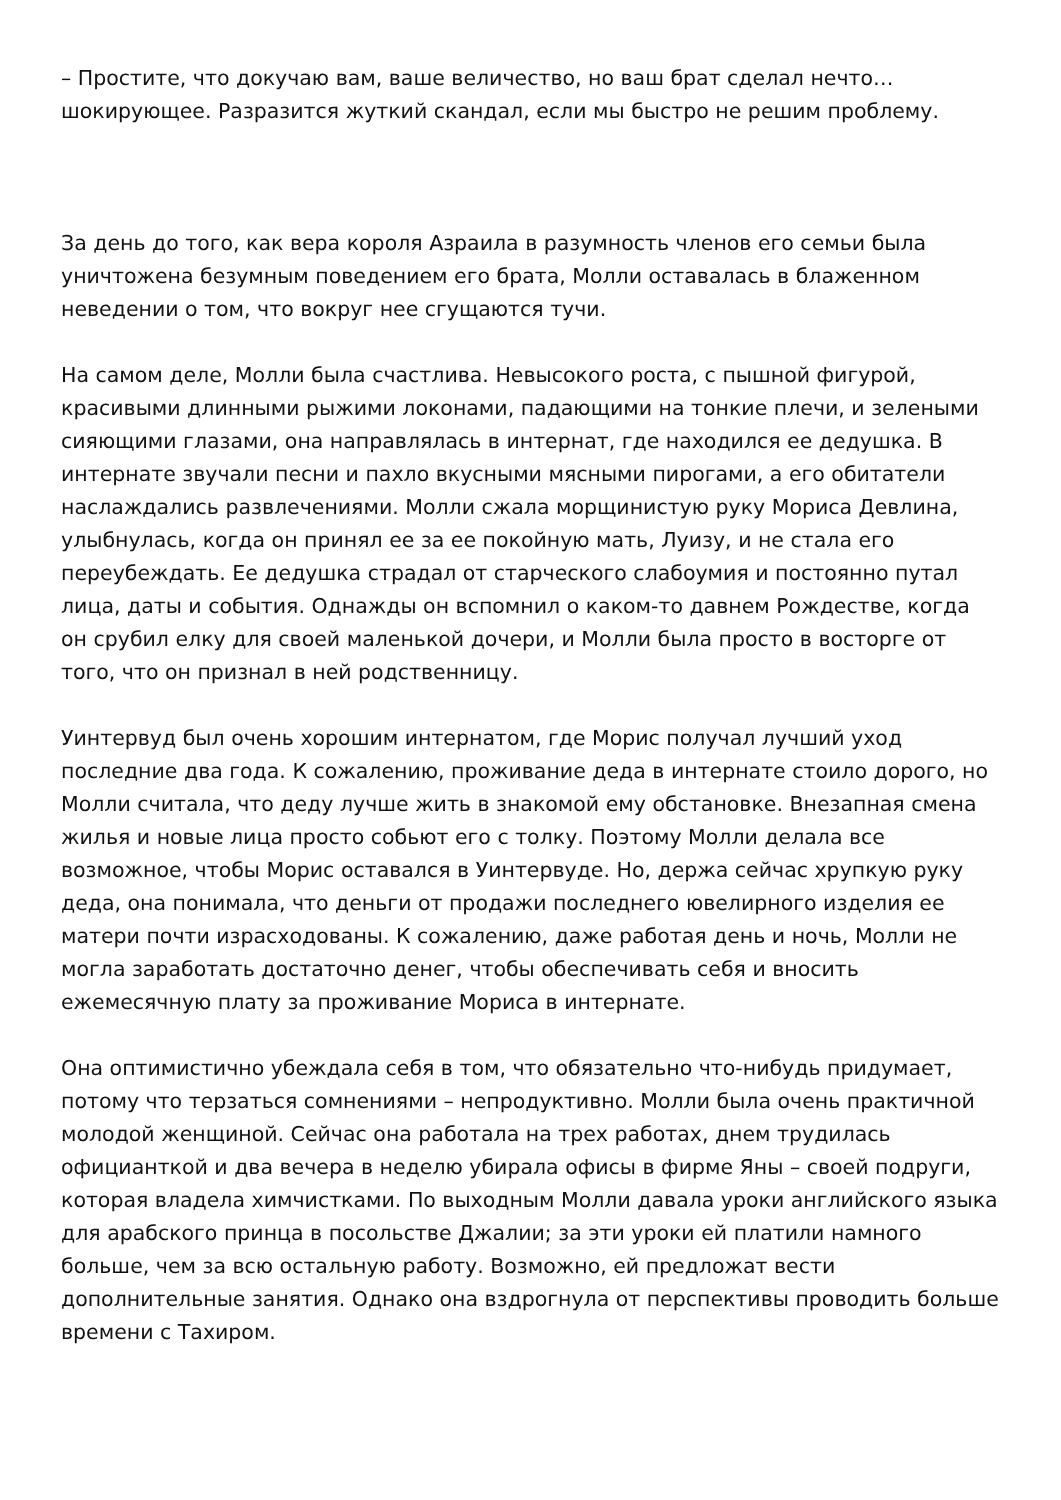– Простите, что докучаю вам, ваше величество, но ваш брат сделал нечто… шокирующее. Разразится жуткий скандал, если мы быстро не решим проблему.
За день до того, как вера короля Азраила в разумность членов его семьи была уничтожена безумным поведением его брата, Молли оставалась в блаженном неведении о том, что вокруг нее сгущаются тучи.
На самом деле, Молли была счастлива. Невысокого роста, с пышной фигурой, красивыми длинными рыжими локонами, падающими на тонкие плечи, и зелеными сияющими глазами, она направлялась в интернат, где находился ее дедушка. В интернате звучали песни и пахло вкусными мясными пирогами, а его обитатели наслаждались развлечениями. Молли сжала морщинистую руку Мориса Девлина, улыбнулась, когда он принял ее за ее покойную мать, Луизу, и не стала его переубеждать. Ее дедушка страдал от старческого слабоумия и постоянно путал лица, даты и события. Однажды он вспомнил о каком-то давнем Рождестве, когда он срубил елку для своей маленькой дочери, и Молли была просто в восторге от того, что он признал в ней родственницу.
Уинтервуд был очень хорошим интернатом, где Морис получал лучший уход последние два года. К сожалению, проживание деда в интернате стоило дорого, но Молли считала, что деду лучше жить в знакомой ему обстановке. Внезапная смена жилья и новые лица просто собьют его с толку. Поэтому Молли делала все возможное, чтобы Морис оставался в Уинтервуде. Но, держа сейчас хрупкую руку деда, она понимала, что деньги от продажи последнего ювелирного изделия ее матери почти израсходованы. К сожалению, даже работая день и ночь, Молли не могла заработать достаточно денег, чтобы обеспечивать себя и вносить ежемесячную плату за проживание Мориса в интернате.
Она оптимистично убеждала себя в том, что обязательно что-нибудь придумает, потому что терзаться сомнениями – непродуктивно. Молли была очень практичной молодой женщиной. Сейчас она работала на трех работах, днем трудилась официанткой и два вечера в неделю убирала офисы в фирме Яны – своей подруги, которая владела химчистками. По выходным Молли давала уроки английского языка для арабского принца в посольстве Джалии; за эти уроки ей платили намного больше, чем за всю остальную работу. Возможно, ей предложат вести дополнительные занятия. Однако она вздрогнула от перспективы проводить больше времени с Тахиром.